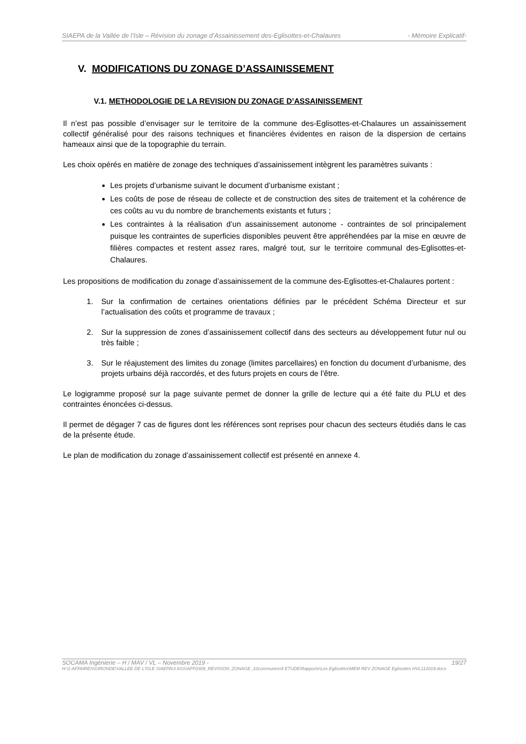SIAEPA de la Vallée de l’Isle – Révision du zonage d’Assainissement des-Eglisottes-et-Chalaures - Mémoire Explicatif-
V. MODIFICATIONS DU ZONAGE D’ASSAINISSEMENT
V.1. METHODOLOGIE DE LA REVISION DU ZONAGE D’ASSAINISSEMENT
Il n’est pas possible d’envisager sur le territoire de la commune des-Eglisottes-et-Chalaures un assainissement collectif généralisé pour des raisons techniques et financières évidentes en raison de la dispersion de certains hameaux ainsi que de la topographie du terrain.
Les choix opérés en matière de zonage des techniques d’assainissement intègrent les paramètres suivants :
Les projets d’urbanisme suivant le document d’urbanisme existant ;
Les coûts de pose de réseau de collecte et de construction des sites de traitement et la cohérence de ces coûts au vu du nombre de branchements existants et futurs ;
Les contraintes à la réalisation d’un assainissement autonome - contraintes de sol principalement puisque les contraintes de superficies disponibles peuvent être appréhendées par la mise en œuvre de filières compactes et restent assez rares, malgré tout, sur le territoire communal des-Eglisottes-et-Chalaures.
Les propositions de modification du zonage d’assainissement de la commune des-Eglisottes-et-Chalaures portent :
1. Sur la confirmation de certaines orientations définies par le précédent Schéma Directeur et sur l’actualisation des coûts et programme de travaux ;
2. Sur la suppression de zones d’assainissement collectif dans des secteurs au développement futur nul ou très faible ;
3. Sur le réajustement des limites du zonage (limites parcellaires) en fonction du document d’urbanisme, des projets urbains déjà raccordés, et des futurs projets en cours de l’être.
Le logigramme proposé sur la page suivante permet de donner la grille de lecture qui a été faite du PLU et des contraintes énoncées ci-dessus.
Il permet de dégager 7 cas de figures dont les références sont reprises pour chacun des secteurs étudiés dans le cas de la présente étude.
Le plan de modification du zonage d’assainissement collectif est présenté en annexe 4.
SOCAMA Ingénierie – H / MAV / VL – Novembre 2019 - 19/27
H:\1-AFFAIRES\GIRONDE\VALLEE DE L'ISLE SIAEPA\3 ASS\AFF0309_REVISION_ZONAGE_10communes\4 ETUDE\Rapports\Les Eglisottes\MEM REV ZONAGE Eglisottes HVL112019.docx